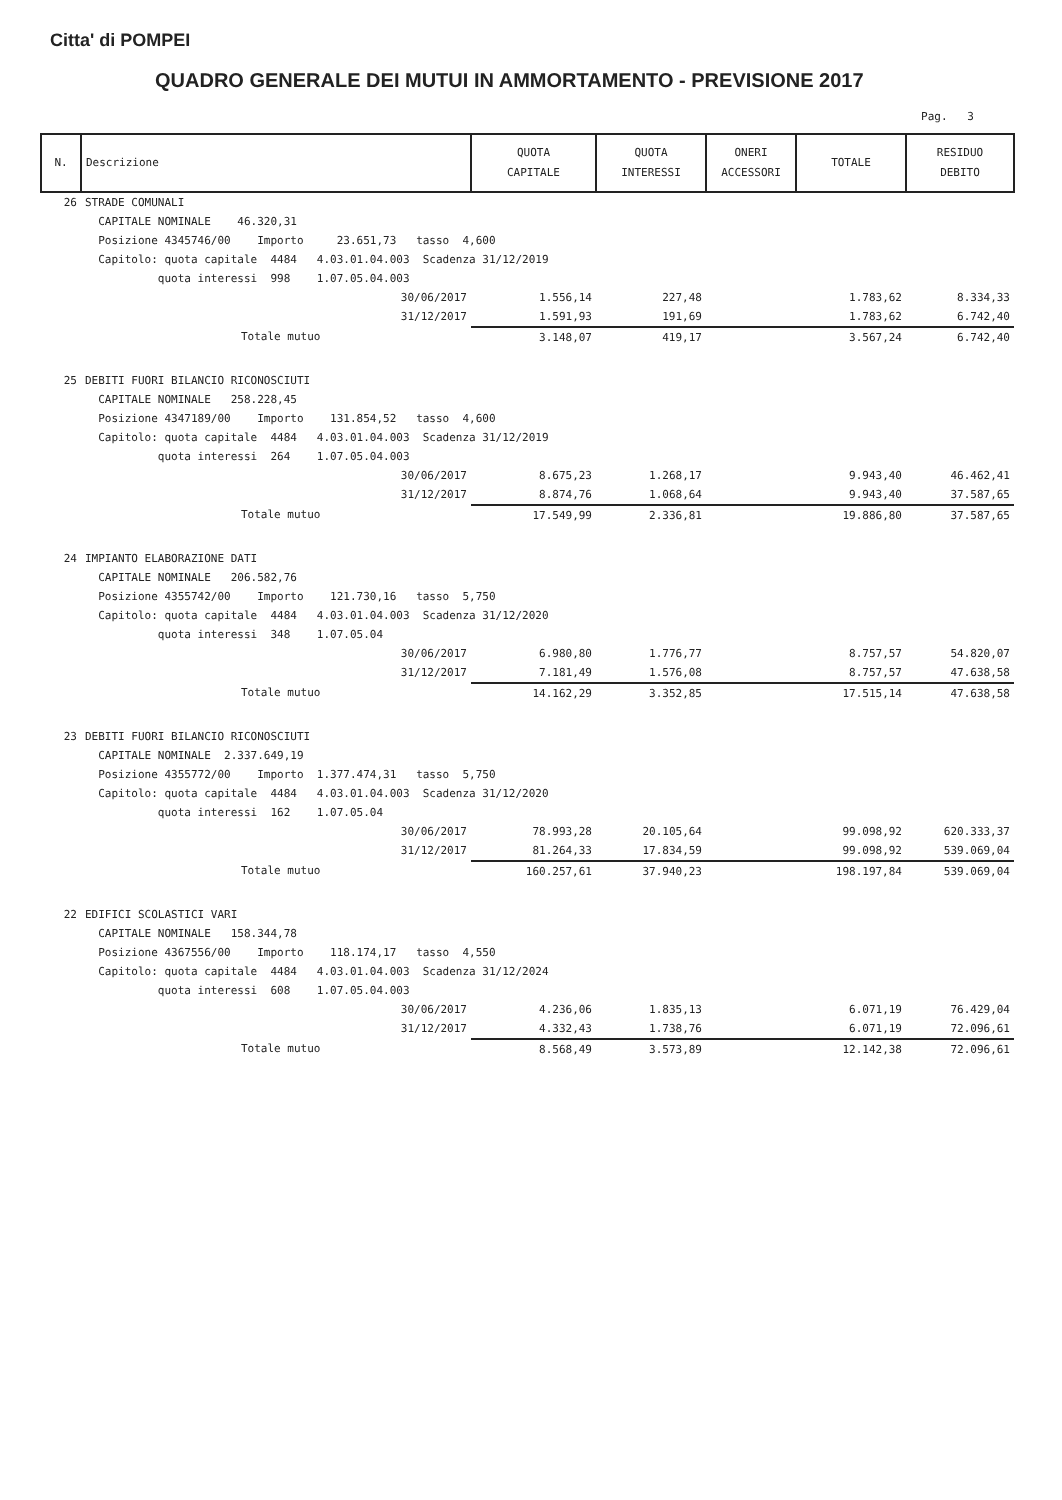Citta' di POMPEI
QUADRO GENERALE DEI MUTUI IN AMMORTAMENTO - PREVISIONE 2017
Pag. 3
| N. | Descrizione | QUOTA CAPITALE | QUOTA INTERESSI | ONERI ACCESSORI | TOTALE | RESIDUO DEBITO |
| --- | --- | --- | --- | --- | --- | --- |
| 26 | STRADE COMUNALI | | | | | |
| | CAPITALE NOMINALE 46.320,31 | | | | | |
| | Posizione 4345746/00 Importo 23.651,73 tasso 4,600 | | | | | |
| | Capitolo: quota capitale 4484 4.03.01.04.003 Scadenza 31/12/2019 | | | | | |
| | quota interessi 998 1.07.05.04.003 | | | | | |
| | 30/06/2017 | 1.556,14 | 227,48 | | 1.783,62 | 8.334,33 |
| | 31/12/2017 | 1.591,93 | 191,69 | | 1.783,62 | 6.742,40 |
| | Totale mutuo | 3.148,07 | 419,17 | | 3.567,24 | 6.742,40 |
| 25 | DEBITI FUORI BILANCIO RICONOSCIUTI | | | | | |
| | CAPITALE NOMINALE 258.228,45 | | | | | |
| | Posizione 4347189/00 Importo 131.854,52 tasso 4,600 | | | | | |
| | Capitolo: quota capitale 4484 4.03.01.04.003 Scadenza 31/12/2019 | | | | | |
| | quota interessi 264 1.07.05.04.003 | | | | | |
| | 30/06/2017 | 8.675,23 | 1.268,17 | | 9.943,40 | 46.462,41 |
| | 31/12/2017 | 8.874,76 | 1.068,64 | | 9.943,40 | 37.587,65 |
| | Totale mutuo | 17.549,99 | 2.336,81 | | 19.886,80 | 37.587,65 |
| 24 | IMPIANTO ELABORAZIONE DATI | | | | | |
| | CAPITALE NOMINALE 206.582,76 | | | | | |
| | Posizione 4355742/00 Importo 121.730,16 tasso 5,750 | | | | | |
| | Capitolo: quota capitale 4484 4.03.01.04.003 Scadenza 31/12/2020 | | | | | |
| | quota interessi 348 1.07.05.04 | | | | | |
| | 30/06/2017 | 6.980,80 | 1.776,77 | | 8.757,57 | 54.820,07 |
| | 31/12/2017 | 7.181,49 | 1.576,08 | | 8.757,57 | 47.638,58 |
| | Totale mutuo | 14.162,29 | 3.352,85 | | 17.515,14 | 47.638,58 |
| 23 | DEBITI FUORI BILANCIO RICONOSCIUTI | | | | | |
| | CAPITALE NOMINALE 2.337.649,19 | | | | | |
| | Posizione 4355772/00 Importo 1.377.474,31 tasso 5,750 | | | | | |
| | Capitolo: quota capitale 4484 4.03.01.04.003 Scadenza 31/12/2020 | | | | | |
| | quota interessi 162 1.07.05.04 | | | | | |
| | 30/06/2017 | 78.993,28 | 20.105,64 | | 99.098,92 | 620.333,37 |
| | 31/12/2017 | 81.264,33 | 17.834,59 | | 99.098,92 | 539.069,04 |
| | Totale mutuo | 160.257,61 | 37.940,23 | | 198.197,84 | 539.069,04 |
| 22 | EDIFICI SCOLASTICI VARI | | | | | |
| | CAPITALE NOMINALE 158.344,78 | | | | | |
| | Posizione 4367556/00 Importo 118.174,17 tasso 4,550 | | | | | |
| | Capitolo: quota capitale 4484 4.03.01.04.003 Scadenza 31/12/2024 | | | | | |
| | quota interessi 608 1.07.05.04.003 | | | | | |
| | 30/06/2017 | 4.236,06 | 1.835,13 | | 6.071,19 | 76.429,04 |
| | 31/12/2017 | 4.332,43 | 1.738,76 | | 6.071,19 | 72.096,61 |
| | Totale mutuo | 8.568,49 | 3.573,89 | | 12.142,38 | 72.096,61 |